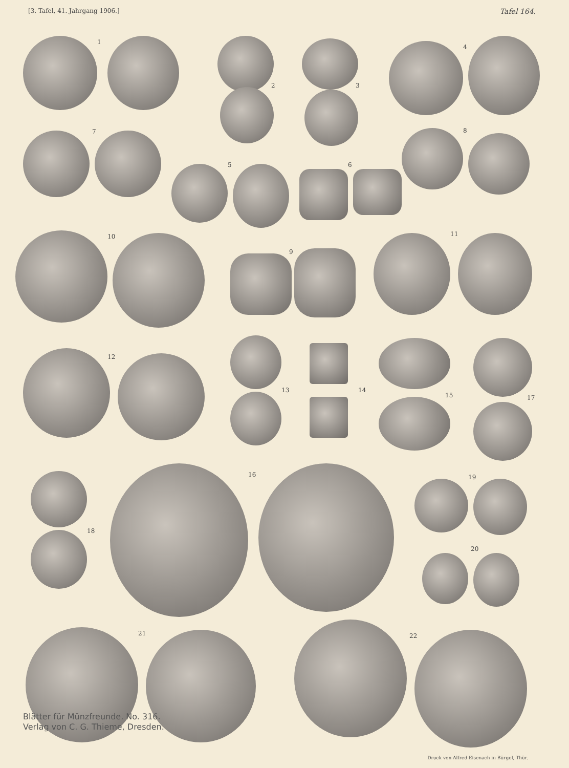[3. Tafel, 41. Jahrgang 1906.] Tafel 164.
1
2 3
4
7
5 6
8
10
9
11
12
13 14
15 17
18
16 19
20
21 22
Blätter für Münzfreunde. No. 316.
Verlag von C. G. Thieme, Dresden.
Druck von Alfred Eisenach in Bürgel, Thür.